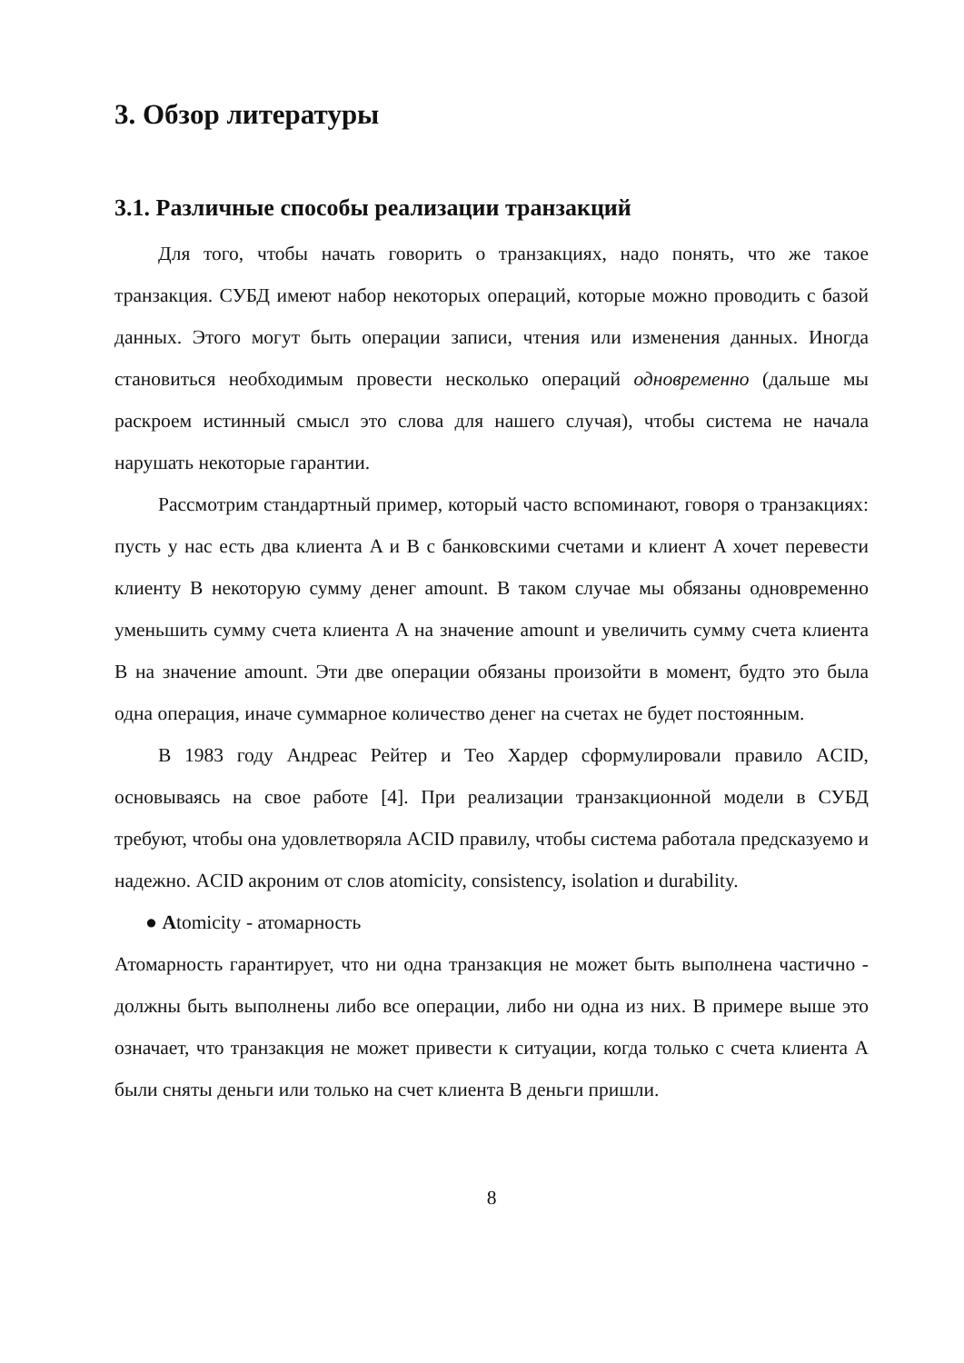3. Обзор литературы
3.1. Различные способы реализации транзакций
Для того, чтобы начать говорить о транзакциях, надо понять, что же такое транзакция. СУБД имеют набор некоторых операций, которые можно проводить с базой данных. Этого могут быть операции записи, чтения или изменения данных. Иногда становиться необходимым провести несколько операций одновременно (дальше мы раскроем истинный смысл это слова для нашего случая), чтобы система не начала нарушать некоторые гарантии.
Рассмотрим стандартный пример, который часто вспоминают, говоря о транзакциях: пусть у нас есть два клиента A и B с банковскими счетами и клиент A хочет перевести клиенту B некоторую сумму денег amount. В таком случае мы обязаны одновременно уменьшить сумму счета клиента A на значение amount и увеличить сумму счета клиента B на значение amount. Эти две операции обязаны произойти в момент, будто это была одна операция, иначе суммарное количество денег на счетах не будет постоянным.
В 1983 году Андреас Рейтер и Тео Хардер сформулировали правило ACID, основываясь на свое работе [4]. При реализации транзакционной модели в СУБД требуют, чтобы она удовлетворяла ACID правилу, чтобы система работала предсказуемо и надежно. ACID акроним от слов atomicity, consistency, isolation и durability.
● Atomicity - атомарность
Атомарность гарантирует, что ни одна транзакция не может быть выполнена частично - должны быть выполнены либо все операции, либо ни одна из них. В примере выше это означает, что транзакция не может привести к ситуации, когда только с счета клиента A были сняты деньги или только на счет клиента B деньги пришли.
8